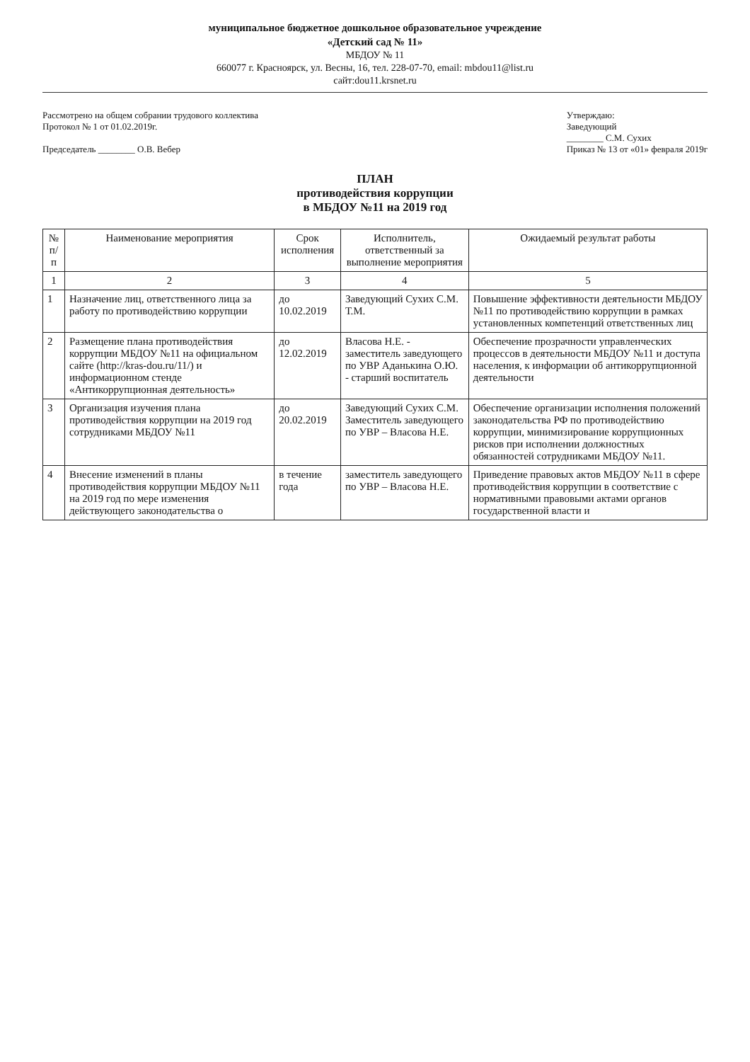муниципальное бюджетное дошкольное образовательное учреждение
«Детский сад № 11»
МБДОУ № 11
660077 г. Красноярск, ул. Весны, 16, тел. 228-07-70, email: mbdou11@list.ru
сайт:dou11.krsnet.ru
Рассмотрено на общем собрании трудового коллектива
Протокол № 1 от 01.02.2019г.
Председатель ________ О.В. Вебер
Утверждаю:
Заведующий
________ С.М. Сухих
Приказ № 13 от «01» февраля 2019г
ПЛАН
противодействия коррупции
в МБДОУ №11 на 2019 год
| № п/п | Наименование мероприятия | Срок исполнения | Исполнитель, ответственный за выполнение мероприятия | Ожидаемый результат работы |
| --- | --- | --- | --- | --- |
| 1 | 2 | 3 | 4 | 5 |
| 1 | Назначение лиц, ответственного лица за работу по противодействию коррупции | до 10.02.2019 | Заведующий Сухих С.М. Т.М. | Повышение эффективности деятельности МБДОУ №11 по противодействию коррупции в рамках установленных компетенций ответственных лиц |
| 2 | Размещение плана противодействия коррупции МБДОУ №11 на официальном сайте (http://kras-dou.ru/11/) и информационном стенде «Антикоррупционная деятельность» | до 12.02.2019 | Власова Н.Е. - заместитель заведующего по УВР Аданькина О.Ю. - старший воспитатель | Обеспечение прозрачности управленческих процессов в деятельности МБДОУ №11 и доступа населения, к информации об антикоррупционной деятельности |
| 3 | Организация изучения плана противодействия коррупции на 2019 год сотрудниками МБДОУ №11 | до 20.02.2019 | Заведующий Сухих С.М. Заместитель заведующего по УВР – Власова Н.Е. | Обеспечение организации исполнения положений законодательства РФ по противодействию коррупции, минимизирование коррупционных рисков при исполнении должностных обязанностей сотрудниками МБДОУ №11. |
| 4 | Внесение изменений в планы противодействия коррупции МБДОУ №11 на 2019 год по мере изменения действующего законодательства о | в течение года | заместитель заведующего по УВР – Власова Н.Е. | Приведение правовых актов МБДОУ №11 в сфере противодействия коррупции в соответствие с нормативными правовыми актами органов государственной власти и |